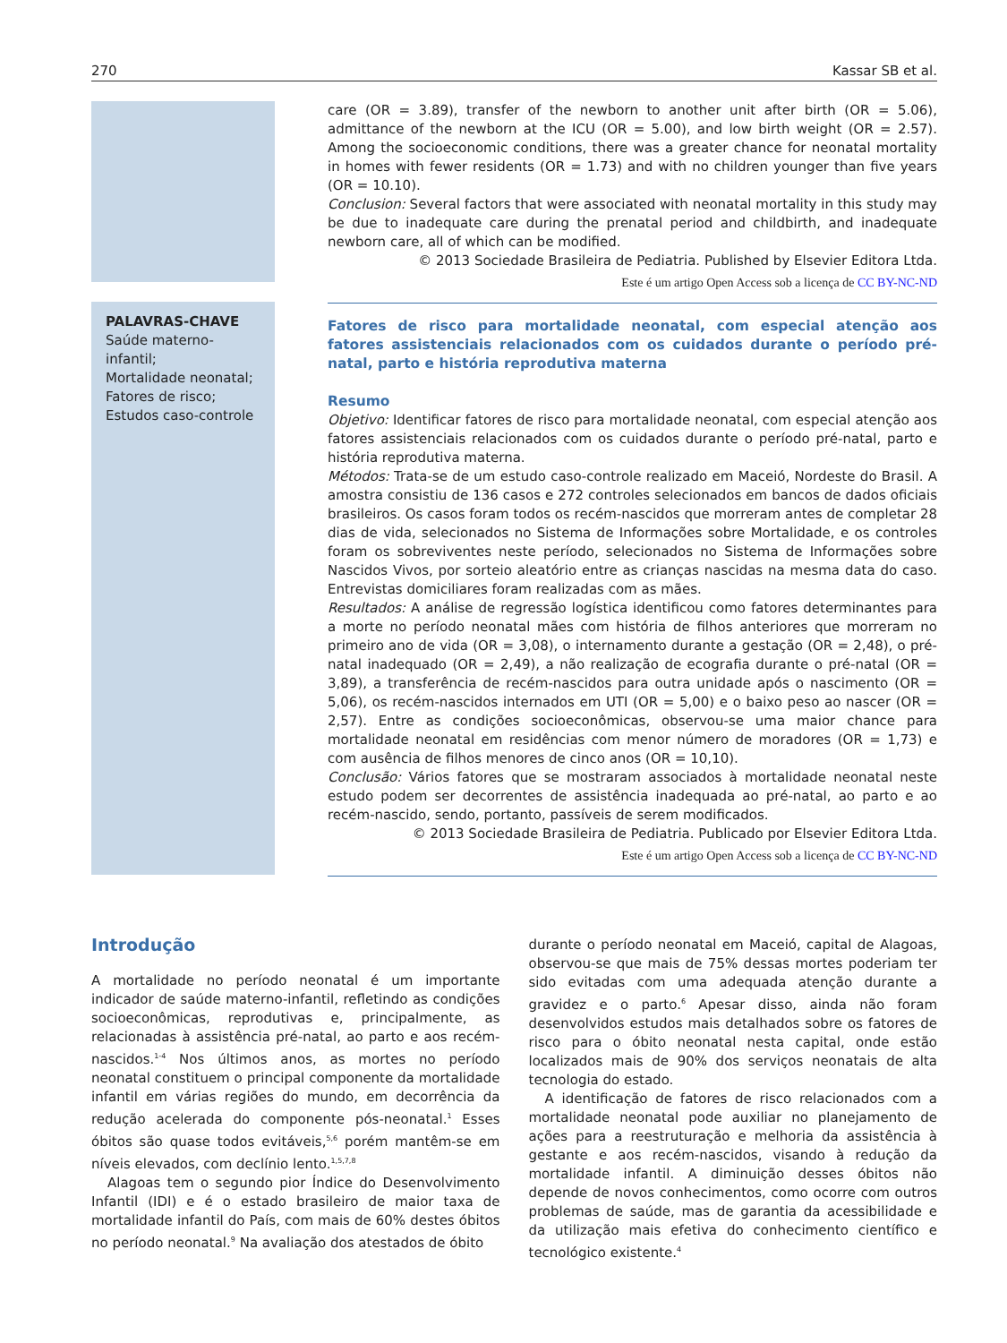270 Kassar SB et al.
care (OR = 3.89), transfer of the newborn to another unit after birth (OR = 5.06), admittance of the newborn at the ICU (OR = 5.00), and low birth weight (OR = 2.57). Among the socioeconomic conditions, there was a greater chance for neonatal mortality in homes with fewer residents (OR = 1.73) and with no children younger than five years (OR = 10.10).
Conclusion: Several factors that were associated with neonatal mortality in this study may be due to inadequate care during the prenatal period and childbirth, and inadequate newborn care, all of which can be modified.
© 2013 Sociedade Brasileira de Pediatria. Published by Elsevier Editora Ltda.
Este é um artigo Open Access sob a licença de CC BY-NC-ND
PALAVRAS-CHAVE
Saúde materno-
infantil;
Mortalidade neonatal;
Fatores de risco;
Estudos caso-controle
Fatores de risco para mortalidade neonatal, com especial atenção aos fatores assistenciais relacionados com os cuidados durante o período pré-natal, parto e história reprodutiva materna
Resumo
Objetivo: Identificar fatores de risco para mortalidade neonatal, com especial atenção aos fatores assistenciais relacionados com os cuidados durante o período pré-natal, parto e história reprodutiva materna.
Métodos: Trata-se de um estudo caso-controle realizado em Maceió, Nordeste do Brasil. A amostra consistiu de 136 casos e 272 controles selecionados em bancos de dados oficiais brasileiros. Os casos foram todos os recém-nascidos que morreram antes de completar 28 dias de vida, selecionados no Sistema de Informações sobre Mortalidade, e os controles foram os sobreviventes neste período, selecionados no Sistema de Informações sobre Nascidos Vivos, por sorteio aleatório entre as crianças nascidas na mesma data do caso. Entrevistas domiciliares foram realizadas com as mães.
Resultados: A análise de regressão logística identificou como fatores determinantes para a morte no período neonatal mães com história de filhos anteriores que morreram no primeiro ano de vida (OR = 3,08), o internamento durante a gestação (OR = 2,48), o pré-natal inadequado (OR = 2,49), a não realização de ecografia durante o pré-natal (OR = 3,89), a transferência de recém-nascidos para outra unidade após o nascimento (OR = 5,06), os recém-nascidos internados em UTI (OR = 5,00) e o baixo peso ao nascer (OR = 2,57). Entre as condições socioeconômicas, observou-se uma maior chance para mortalidade neonatal em residências com menor número de moradores (OR = 1,73) e com ausência de filhos menores de cinco anos (OR = 10,10).
Conclusão: Vários fatores que se mostraram associados à mortalidade neonatal neste estudo podem ser decorrentes de assistência inadequada ao pré-natal, ao parto e ao recém-nascido, sendo, portanto, passíveis de serem modificados.
© 2013 Sociedade Brasileira de Pediatria. Publicado por Elsevier Editora Ltda.
Este é um artigo Open Access sob a licença de CC BY-NC-ND
Introdução
A mortalidade no período neonatal é um importante indicador de saúde materno-infantil, refletindo as condições socioeconômicas, reprodutivas e, principalmente, as relacionadas à assistência pré-natal, ao parto e aos recém-nascidos.<sup>1-4</sup> Nos últimos anos, as mortes no período neonatal constituem o principal componente da mortalidade infantil em várias regiões do mundo, em decorrência da redução acelerada do componente pós-neonatal.<sup>1</sup> Esses óbitos são quase todos evitáveis,<sup>5,6</sup> porém mantêm-se em níveis elevados, com declínio lento.<sup>1,5,7,8</sup>
Alagoas tem o segundo pior Índice do Desenvolvimento Infantil (IDI) e é o estado brasileiro de maior taxa de mortalidade infantil do País, com mais de 60% destes óbitos no período neonatal.<sup>9</sup> Na avaliação dos atestados de óbito
durante o período neonatal em Maceió, capital de Alagoas, observou-se que mais de 75% dessas mortes poderiam ter sido evitadas com uma adequada atenção durante a gravidez e o parto.<sup>6</sup> Apesar disso, ainda não foram desenvolvidos estudos mais detalhados sobre os fatores de risco para o óbito neonatal nesta capital, onde estão localizados mais de 90% dos serviços neonatais de alta tecnologia do estado.
A identificação de fatores de risco relacionados com a mortalidade neonatal pode auxiliar no planejamento de ações para a reestruturação e melhoria da assistência à gestante e aos recém-nascidos, visando à redução da mortalidade infantil. A diminuição desses óbitos não depende de novos conhecimentos, como ocorre com outros problemas de saúde, mas de garantia da acessibilidade e da utilização mais efetiva do conhecimento científico e tecnológico existente.<sup>4</sup>